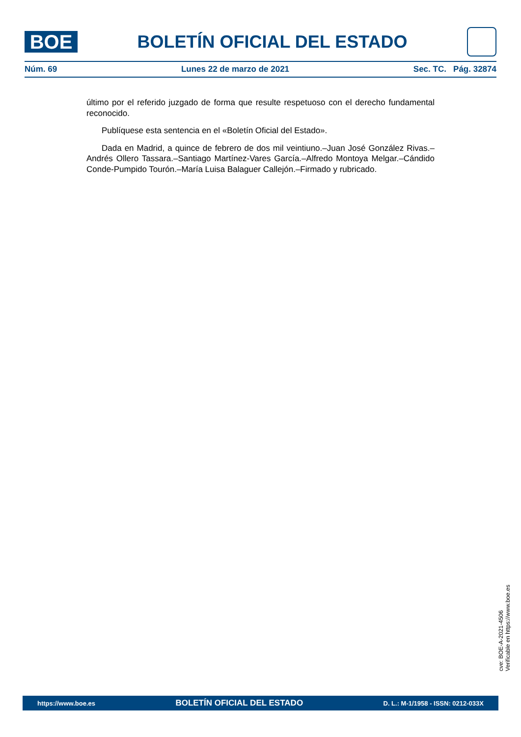BOE
BOLETÍN OFICIAL DEL ESTADO
Núm. 69 Lunes 22 de marzo de 2021 Sec. TC. Pág. 32874
último por el referido juzgado de forma que resulte respetuoso con el derecho fundamental reconocido.
Publíquese esta sentencia en el «Boletín Oficial del Estado».
Dada en Madrid, a quince de febrero de dos mil veintiuno.–Juan José González Rivas.–Andrés Ollero Tassara.–Santiago Martínez-Vares García.–Alfredo Montoya Melgar.–Cándido Conde-Pumpido Tourón.–María Luisa Balaguer Callejón.–Firmado y rubricado.
cve: BOE-A-2021-4506
Verificable en https://www.boe.es
https://www.boe.es BOLETÍN OFICIAL DEL ESTADO D. L.: M-1/1958 - ISSN: 0212-033X